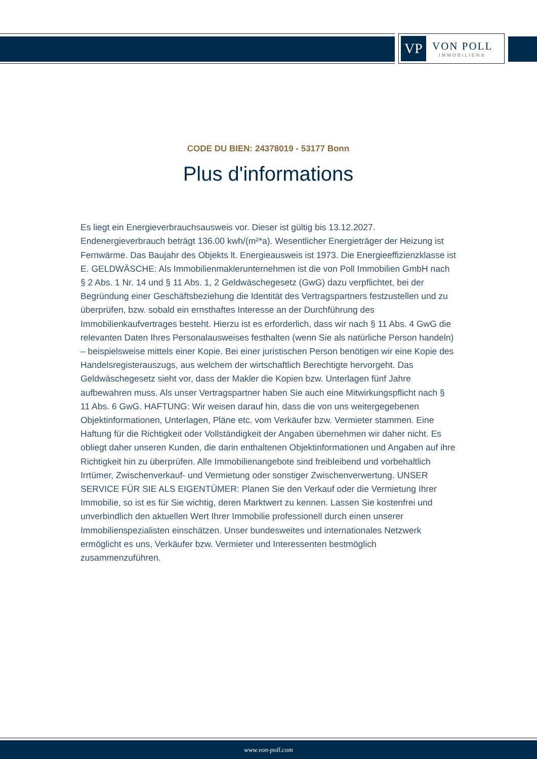VP
VON POLL
IMMOBILIEN®
CODE DU BIEN: 24378019 - 53177 Bonn
Plus d'informations
Es liegt ein Energieverbrauchsausweis vor. Dieser ist gültig bis 13.12.2027. Endenergieverbrauch beträgt 136.00 kwh/(m²*a). Wesentlicher Energieträger der Heizung ist Fernwärme. Das Baujahr des Objekts lt. Energieausweis ist 1973. Die Energieeffizienzklasse ist E. GELDWÄSCHE: Als Immobilienmaklerunternehmen ist die von Poll Immobilien GmbH nach § 2 Abs. 1 Nr. 14 und § 11 Abs. 1, 2 Geldwäschegesetz (GwG) dazu verpflichtet, bei der Begründung einer Geschäftsbeziehung die Identität des Vertragspartners festzustellen und zu überprüfen, bzw. sobald ein ernsthaftes Interesse an der Durchführung des Immobilienkaufvertrages besteht. Hierzu ist es erforderlich, dass wir nach § 11 Abs. 4 GwG die relevanten Daten Ihres Personalausweises festhalten (wenn Sie als natürliche Person handeln) – beispielsweise mittels einer Kopie. Bei einer juristischen Person benötigen wir eine Kopie des Handelsregisterauszugs, aus welchem der wirtschaftlich Berechtigte hervorgeht. Das Geldwäschegesetz sieht vor, dass der Makler die Kopien bzw. Unterlagen fünf Jahre aufbewahren muss. Als unser Vertragspartner haben Sie auch eine Mitwirkungspflicht nach § 11 Abs. 6 GwG. HAFTUNG: Wir weisen darauf hin, dass die von uns weitergegebenen Objektinformationen, Unterlagen, Pläne etc. vom Verkäufer bzw. Vermieter stammen. Eine Haftung für die Richtigkeit oder Vollständigkeit der Angaben übernehmen wir daher nicht. Es obliegt daher unseren Kunden, die darin enthaltenen Objektinformationen und Angaben auf ihre Richtigkeit hin zu überprüfen. Alle Immobilienangebote sind freibleibend und vorbehaltlich Irrtümer, Zwischenverkauf- und Vermietung oder sonstiger Zwischenverwertung. UNSER SERVICE FÜR SIE ALS EIGENTÜMER: Planen Sie den Verkauf oder die Vermietung Ihrer Immobilie, so ist es für Sie wichtig, deren Marktwert zu kennen. Lassen Sie kostenfrei und unverbindlich den aktuellen Wert Ihrer Immobilie professionell durch einen unserer Immobilienspezialisten einschätzen. Unser bundesweites und internationales Netzwerk ermöglicht es uns, Verkäufer bzw. Vermieter und Interessenten bestmöglich zusammenzuführen.
www.von-poll.com